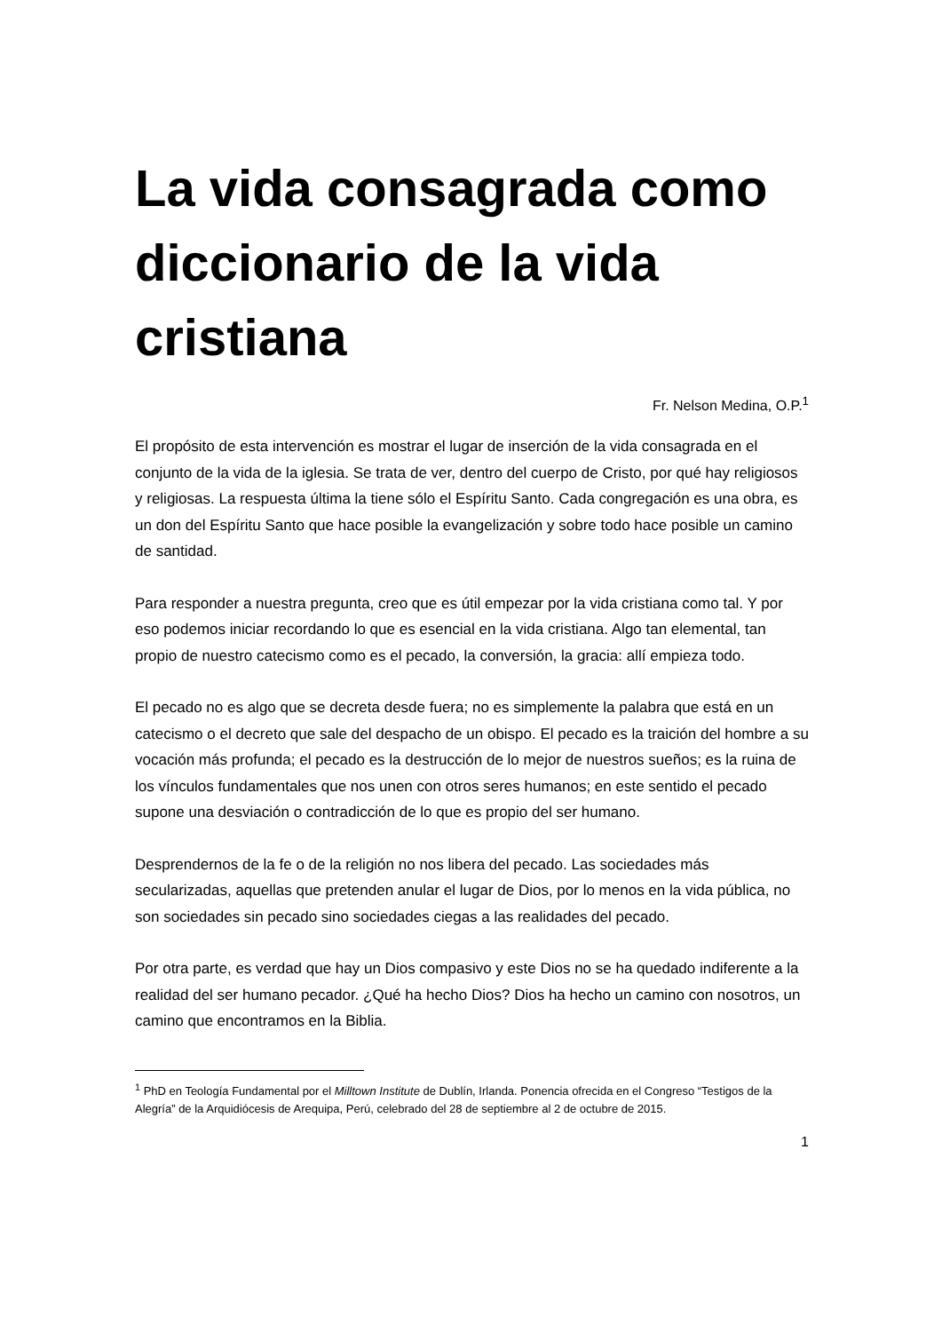La vida consagrada como diccionario de la vida cristiana
Fr. Nelson Medina, O.P.<sup>1</sup>
El propósito de esta intervención es mostrar el lugar de inserción de la vida consagrada en el conjunto de la vida de la iglesia. Se trata de ver, dentro del cuerpo de Cristo, por qué hay religiosos y religiosas. La respuesta última la tiene sólo el Espíritu Santo. Cada congregación es una obra, es un don del Espíritu Santo que hace posible la evangelización y sobre todo hace posible un camino de santidad.
Para responder a nuestra pregunta, creo que es útil empezar por la vida cristiana como tal. Y por eso podemos iniciar recordando lo que es esencial en la vida cristiana. Algo tan elemental, tan propio de nuestro catecismo como es el pecado, la conversión, la gracia: allí empieza todo.
El pecado no es algo que se decreta desde fuera; no es simplemente la palabra que está en un catecismo o el decreto que sale del despacho de un obispo. El pecado es la traición del hombre a su vocación más profunda; el pecado es la destrucción de lo mejor de nuestros sueños; es la ruina de los vínculos fundamentales que nos unen con otros seres humanos; en este sentido el pecado supone una desviación o contradicción de lo que es propio del ser humano.
Desprendernos de la fe o de la religión no nos libera del pecado. Las sociedades más secularizadas, aquellas que pretenden anular el lugar de Dios, por lo menos en la vida pública, no son sociedades sin pecado sino sociedades ciegas a las realidades del pecado.
Por otra parte, es verdad que hay un Dios compasivo y este Dios no se ha quedado indiferente a la realidad del ser humano pecador. ¿Qué ha hecho Dios? Dios ha hecho un camino con nosotros, un camino que encontramos en la Biblia.
<sup>1</sup> PhD en Teología Fundamental por el Milltown Institute de Dublín, Irlanda. Ponencia ofrecida en el Congreso “Testigos de la Alegría” de la Arquidiócesis de Arequipa, Perú, celebrado del 28 de septiembre al 2 de octubre de 2015.
1